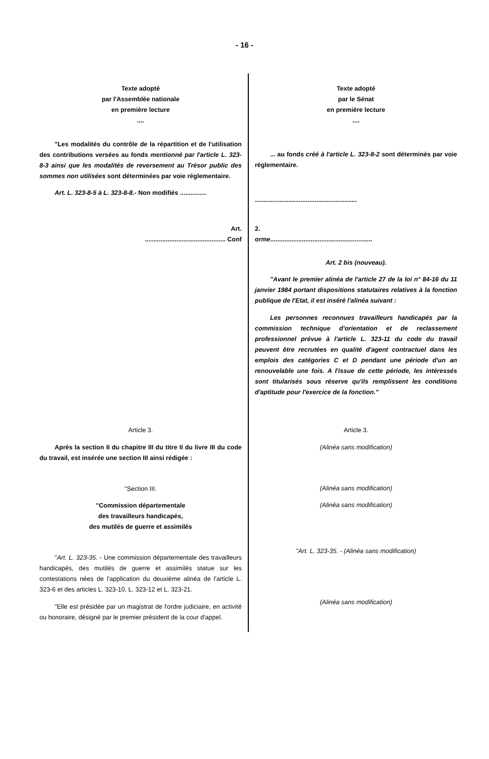- 16 -
| Texte adopté par l'Assemblée nationale en première lecture .... | Texte adopté par le Sénat en première lecture .... |
| "Les modalités du contrôle de la répartition et de l'utilisation des contributions versées au fonds mentionné par l'article L. 323-8-3 ainsi que les modalités de reversement au Trésor public des sommes non utilisées sont déterminées par voie réglementaire. | ... au fonds créé à l'article L. 323-8-2 sont déterminés par voie réglementaire. |
| Art. L. 323-8-5 à L. 323-8-8. - Non modifiés ............... | .......................................................... |
| Art. .............................................. Conf | 2. orme.......................................................... |
| | Art. 2 bis (nouveau). "Avant le premier alinéa de l'article 27 de la loi n° 84-16 du 11 janvier 1984 portant dispositions statutaires relatives à la fonction publique de l'Etat, il est inséré l'alinéa suivant : Les personnes reconnues travailleurs handicapés par la commission technique d'orientation et de reclassement professionnel prévue à l'article L. 323-11 du code du travail peuvent être recrutées en qualité d'agent contractuel dans les emplois des catégories C et D pendant une période d'un an renouvelable une fois. A l'issue de cette période, les intéressés sont titularisés sous réserve qu'ils remplissent les conditions d'aptitude pour l'exercice de la fonction." |
| Article 3. Après la section II du chapitre III du titre II du livre III du code du travail, est insérée une section III ainsi rédigée : "Section III. "Commission départementale des travailleurs handicapés, des mutilés de guerre et assimilés " Art. L. 323-35. - Une commission départementale des travailleurs handicapés, des mutilés de guerre et assimilés statue sur les contestations nées de l'application du deuxième alinéa de l'article L. 323-6 et des articles L. 323-10, L. 323-12 et L. 323-21. "Elle est présidée par un magistrat de l'ordre judiciaire, en activité ou honoraire, désigné par le premier président de la cour d'appel. | Article 3. (Alinéa sans modification) (Alinéa sans modification) (Alinéa sans modification) "Art. L. 323-35. - (Alinéa sans modification) (Alinéa sans modification) |